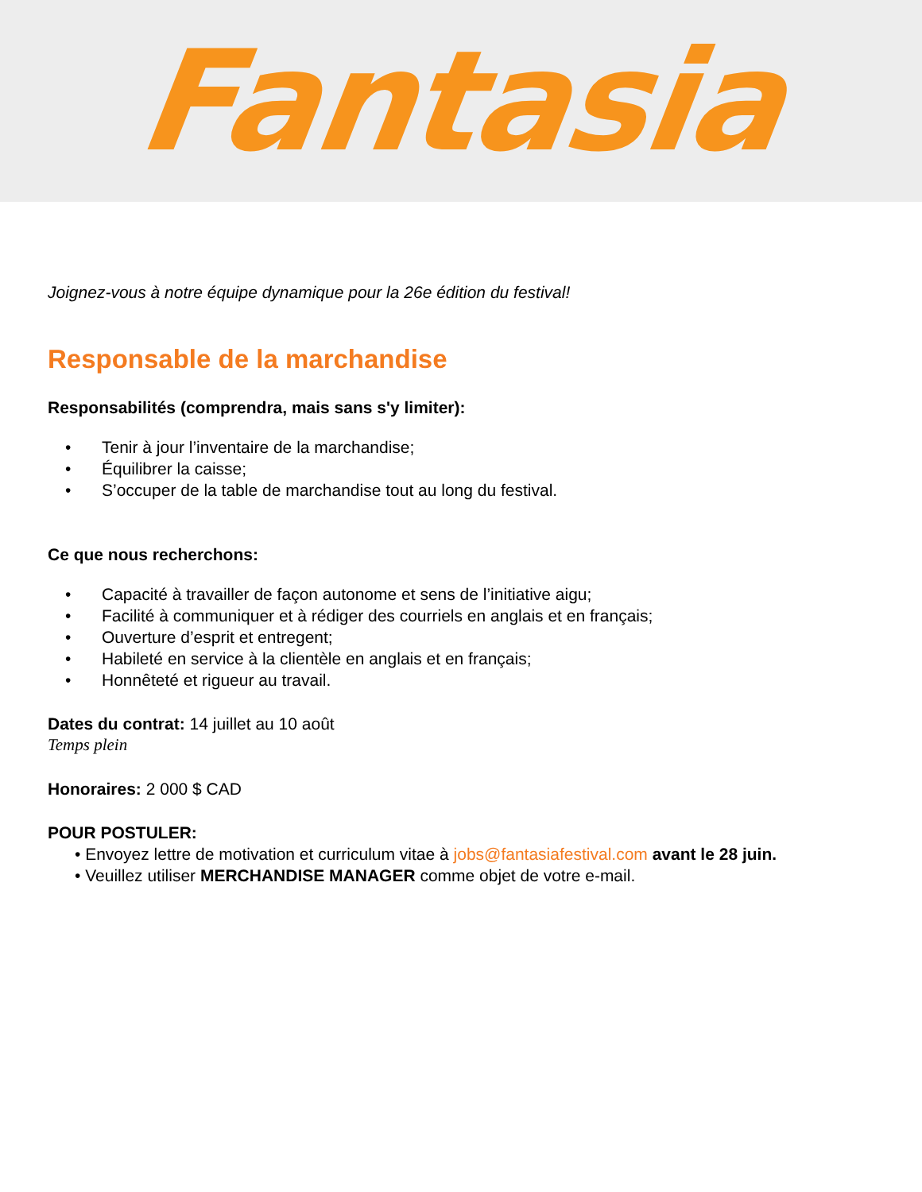Fantasia
Joignez-vous à notre équipe dynamique pour la 26e édition du festival!
Responsable de la marchandise
Responsabilités (comprendra, mais sans s'y limiter):
• Tenir à jour l’inventaire de la marchandise;
• Équilibrer la caisse;
• S’occuper de la table de marchandise tout au long du festival.
Ce que nous recherchons:
• Capacité à travailler de façon autonome et sens de l’initiative aigu;
• Facilité à communiquer et à rédiger des courriels en anglais et en français;
• Ouverture d’esprit et entregent;
• Habileté en service à la clientèle en anglais et en français;
• Honnêteté et rigueur au travail.
Dates du contrat: 14 juillet au 10 août
Temps plein
Honoraires: 2 000 $ CAD
POUR POSTULER:
• Envoyez lettre de motivation et curriculum vitae à jobs@fantasiafestival.com avant le 28 juin.
• Veuillez utiliser MERCHANDISE MANAGER comme objet de votre e-mail.